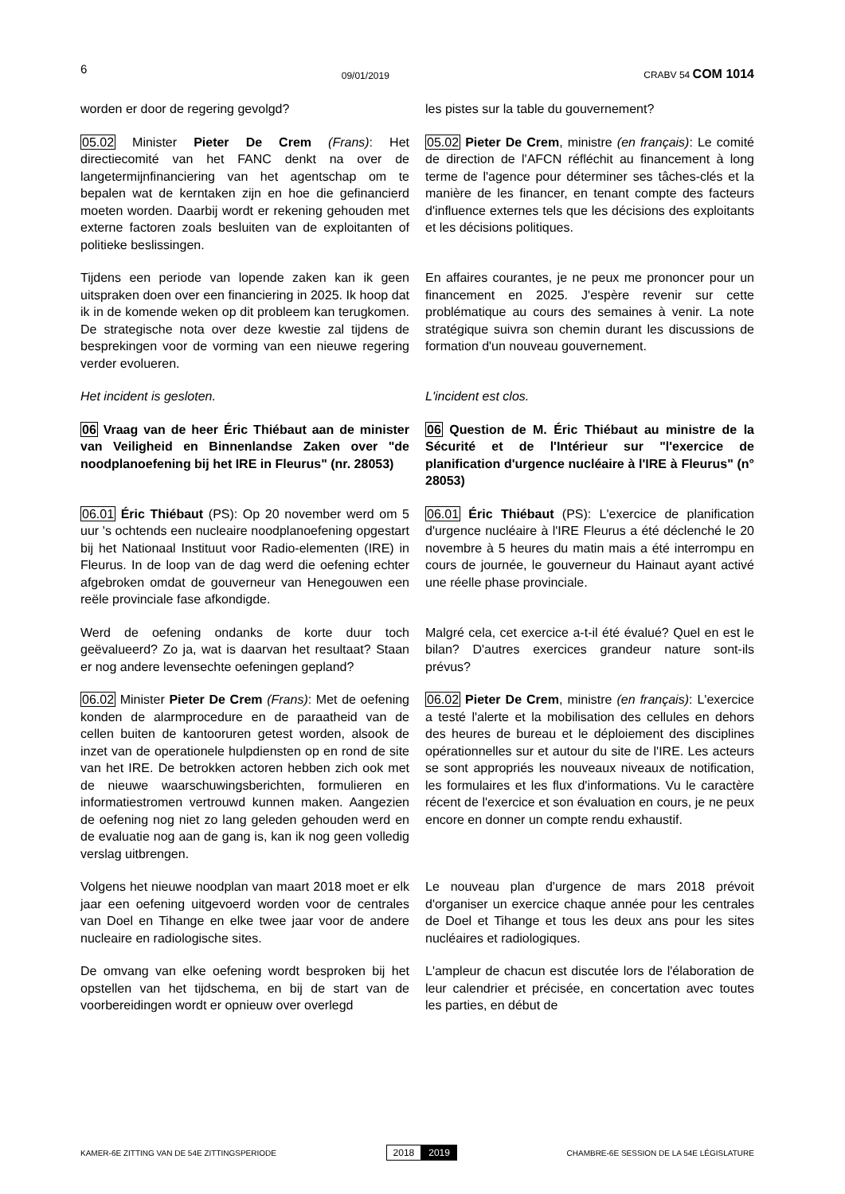6 09/01/2019 CRABV 54 COM 1014
worden er door de regering gevolgd?
les pistes sur la table du gouvernement?
05.02 Minister Pieter De Crem (Frans): Het directiecomité van het FANC denkt na over de langetermijnfinanciering van het agentschap om te bepalen wat de kerntaken zijn en hoe die gefinancierd moeten worden. Daarbij wordt er rekening gehouden met externe factoren zoals besluiten van de exploitanten of politieke beslissingen.
05.02 Pieter De Crem, ministre (en français): Le comité de direction de l'AFCN réfléchit au financement à long terme de l'agence pour déterminer ses tâches-clés et la manière de les financer, en tenant compte des facteurs d'influence externes tels que les décisions des exploitants et les décisions politiques.
Tijdens een periode van lopende zaken kan ik geen uitspraken doen over een financiering in 2025. Ik hoop dat ik in de komende weken op dit probleem kan terugkomen. De strategische nota over deze kwestie zal tijdens de besprekingen voor de vorming van een nieuwe regering verder evolueren.
En affaires courantes, je ne peux me prononcer pour un financement en 2025. J'espère revenir sur cette problématique au cours des semaines à venir. La note stratégique suivra son chemin durant les discussions de formation d'un nouveau gouvernement.
Het incident is gesloten. L'incident est clos.
06 Vraag van de heer Éric Thiébaut aan de minister van Veiligheid en Binnenlandse Zaken over "de noodplanoefening bij het IRE in Fleurus" (nr. 28053)
06 Question de M. Éric Thiébaut au ministre de la Sécurité et de l'Intérieur sur "l'exercice de planification d'urgence nucléaire à l'IRE à Fleurus" (n° 28053)
06.01 Éric Thiébaut (PS): Op 20 november werd om 5 uur 's ochtends een nucleaire noodplanoefening opgestart bij het Nationaal Instituut voor Radio-elementen (IRE) in Fleurus. In de loop van de dag werd die oefening echter afgebroken omdat de gouverneur van Henegouwen een reële provinciale fase afkondigde.
06.01 Éric Thiébaut (PS): L'exercice de planification d'urgence nucléaire à l'IRE Fleurus a été déclenché le 20 novembre à 5 heures du matin mais a été interrompu en cours de journée, le gouverneur du Hainaut ayant activé une réelle phase provinciale.
Werd de oefening ondanks de korte duur toch geëvalueerd? Zo ja, wat is daarvan het resultaat? Staan er nog andere levensechte oefeningen gepland?
Malgré cela, cet exercice a-t-il été évalué? Quel en est le bilan? D'autres exercices grandeur nature sont-ils prévus?
06.02 Minister Pieter De Crem (Frans): Met de oefening konden de alarmprocedure en de paraatheid van de cellen buiten de kantooruren getest worden, alsook de inzet van de operationele hulpdiensten op en rond de site van het IRE. De betrokken actoren hebben zich ook met de nieuwe waarschuwingsberichten, formulieren en informatiestromen vertrouwd kunnen maken. Aangezien de oefening nog niet zo lang geleden gehouden werd en de evaluatie nog aan de gang is, kan ik nog geen volledig verslag uitbrengen.
06.02 Pieter De Crem, ministre (en français): L'exercice a testé l'alerte et la mobilisation des cellules en dehors des heures de bureau et le déploiement des disciplines opérationnelles sur et autour du site de l'IRE. Les acteurs se sont appropriés les nouveaux niveaux de notification, les formulaires et les flux d'informations. Vu le caractère récent de l'exercice et son évaluation en cours, je ne peux encore en donner un compte rendu exhaustif.
Volgens het nieuwe noodplan van maart 2018 moet er elk jaar een oefening uitgevoerd worden voor de centrales van Doel en Tihange en elke twee jaar voor de andere nucleaire en radiologische sites.
Le nouveau plan d'urgence de mars 2018 prévoit d'organiser un exercice chaque année pour les centrales de Doel et Tihange et tous les deux ans pour les sites nucléaires et radiologiques.
De omvang van elke oefening wordt besproken bij het opstellen van het tijdschema, en bij de start van de voorbereidingen wordt er opnieuw over overlegd
L'ampleur de chacun est discutée lors de l'élaboration de leur calendrier et précisée, en concertation avec toutes les parties, en début de
KAMER-6E ZITTING VAN DE 54E ZITTINGSPERIODE 2018 2019 CHAMBRE-6E SESSION DE LA 54E LÉGISLATURE